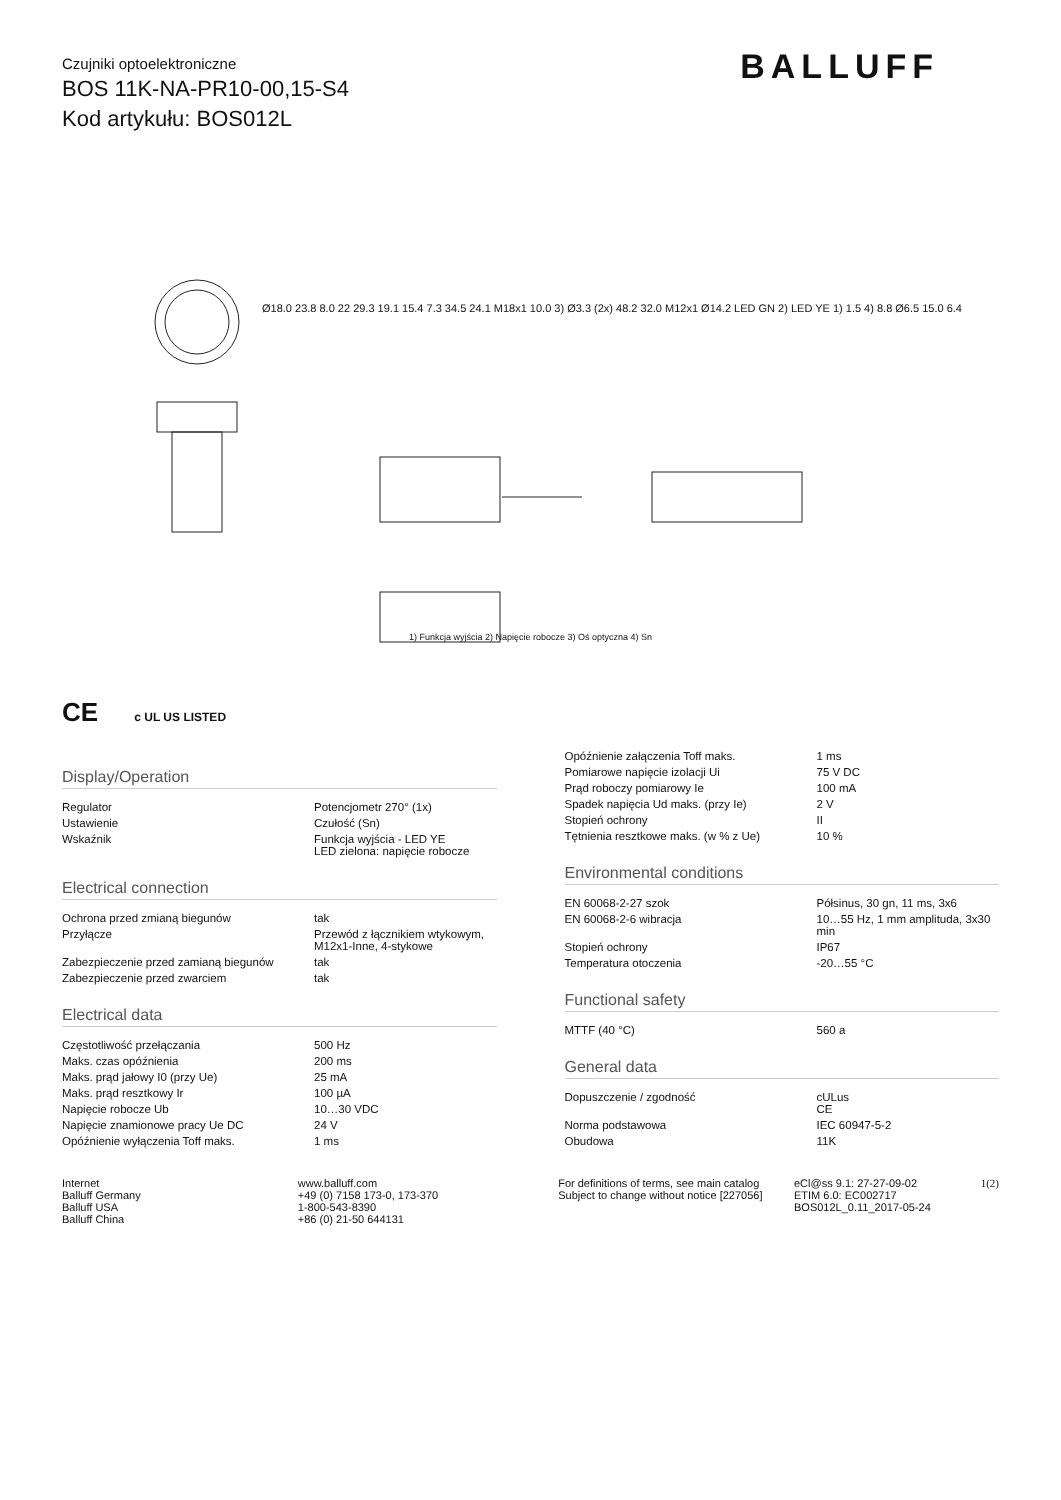Czujniki optoelektroniczne
BOS 11K-NA-PR10-00,15-S4
Kod artykułu: BOS012L
BALLUFF
Ø18.0 23.8 8.0 22 29.3 19.1 15.4 7.3 34.5 24.1 M18x1 10.0 3) Ø3.3 (2x) 48.2 32.0 M12x1 Ø14.2 LED GN 2) LED YE 1) 1.5 4) 8.8 Ø6.5 15.0 6.4
1) Funkcja wyjścia 2) Napięcie robocze 3) Oś optyczna 4) Sn
CE c UL US LISTED
Display/Operation
| Regulator | Potencjometr 270° (1x) |
| Ustawienie | Czułość (Sn) |
| Wskaźnik | Funkcja wyjścia - LED YE LED zielona: napięcie robocze |
Electrical connection
| Ochrona przed zmianą biegunów | tak |
| Przyłącze | Przewód z łącznikiem wtykowym, M12x1-Inne, 4-stykowe |
| Zabezpieczenie przed zamianą biegunów | tak |
| Zabezpieczenie przed zwarciem | tak |
Electrical data
| Częstotliwość przełączania | 500 Hz |
| Maks. czas opóźnienia | 200 ms |
| Maks. prąd jałowy I0 (przy Ue) | 25 mA |
| Maks. prąd resztkowy Ir | 100 µA |
| Napięcie robocze Ub | 10…30 VDC |
| Napięcie znamionowe pracy Ue DC | 24 V |
| Opóźnienie wyłączenia Toff maks. | 1 ms |
| Opóźnienie załączenia Toff maks. | 1 ms |
| Pomiarowe napięcie izolacji Ui | 75 V DC |
| Prąd roboczy pomiarowy Ie | 100 mA |
| Spadek napięcia Ud maks. (przy Ie) | 2 V |
| Stopień ochrony | II |
| Tętnienia resztkowe maks. (w % z Ue) | 10 % |
Environmental conditions
| EN 60068-2-27 szok | Półsinus, 30 gn, 11 ms, 3x6 |
| EN 60068-2-6 wibracja | 10…55 Hz, 1 mm amplituda, 3x30 min |
| Stopień ochrony | IP67 |
| Temperatura otoczenia | -20…55 °C |
Functional safety
| MTTF (40 °C) | 560 a |
General data
| Dopuszczenie / zgodność | cULus CE |
| Norma podstawowa | IEC 60947-5-2 |
| Obudowa | 11K |
Internet
Balluff Germany
Balluff USA
Balluff China
www.balluff.com
+49 (0) 7158 173-0, 173-370
1-800-543-8390
+86 (0) 21-50 644131
For definitions of terms, see main catalog
Subject to change without notice [227056]
eCl@ss 9.1: 27-27-09-02
ETIM 6.0: EC002717
BOS012L_0.11_2017-05-24
1(2)